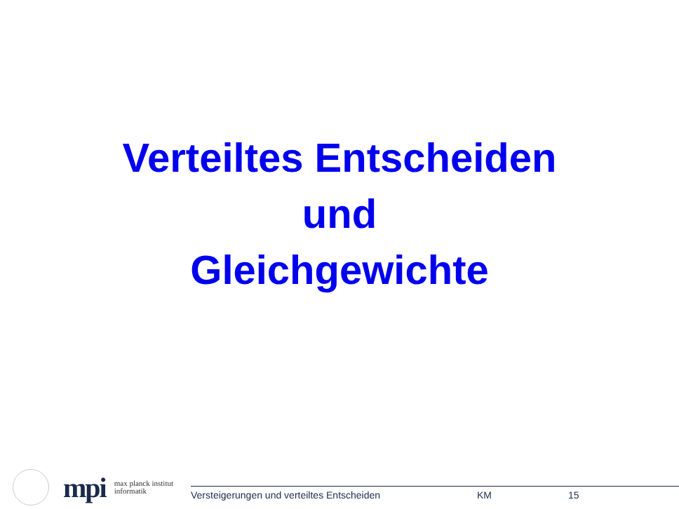Verteiltes Entscheiden
und
Gleichgewichte
mpi
max planck institut
informatik
Versteigerungen und verteiltes Entscheiden KM 15